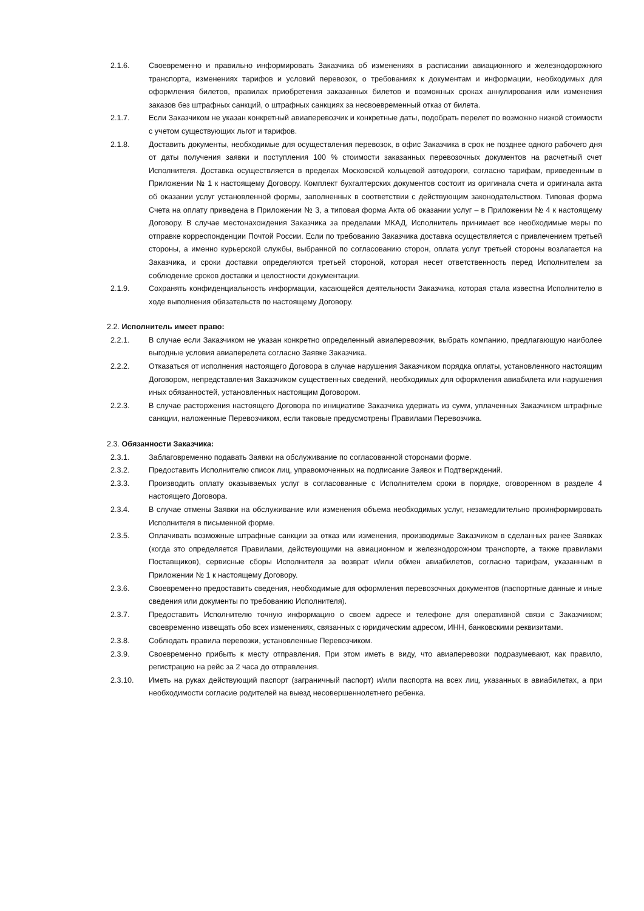2.1.6. Своевременно и правильно информировать Заказчика об изменениях в расписании авиационного и железнодорожного транспорта, изменениях тарифов и условий перевозок, о требованиях к документам и информации, необходимых для оформления билетов, правилах приобретения заказанных билетов и возможных сроках аннулирования или изменения заказов без штрафных санкций, о штрафных санкциях за несвоевременный отказ от билета.
2.1.7. Если Заказчиком не указан конкретный авиаперевозчик и конкретные даты, подобрать перелет по возможно низкой стоимости с учетом существующих льгот и тарифов.
2.1.8. Доставить документы, необходимые для осуществления перевозок, в офис Заказчика в срок не позднее одного рабочего дня от даты получения заявки и поступления 100 % стоимости заказанных перевозочных документов на расчетный счет Исполнителя. Доставка осуществляется в пределах Московской кольцевой автодороги, согласно тарифам, приведенным в Приложении № 1 к настоящему Договору. Комплект бухгалтерских документов состоит из оригинала счета и оригинала акта об оказании услуг установленной формы, заполненных в соответствии с действующим законодательством. Типовая форма Счета на оплату приведена в Приложении № 3, а типовая форма Акта об оказании услуг – в Приложении № 4 к настоящему Договору. В случае местонахождения Заказчика за пределами МКАД, Исполнитель принимает все необходимые меры по отправке корреспонденции Почтой России. Если по требованию Заказчика доставка осуществляется с привлечением третьей стороны, а именно курьерской службы, выбранной по согласованию сторон, оплата услуг третьей стороны возлагается на Заказчика, и сроки доставки определяются третьей стороной, которая несет ответственность перед Исполнителем за соблюдение сроков доставки и целостности документации.
2.1.9. Сохранять конфиденциальность информации, касающейся деятельности Заказчика, которая стала известна Исполнителю в ходе выполнения обязательств по настоящему Договору.
2.2. Исполнитель имеет право:
2.2.1. В случае если Заказчиком не указан конкретно определенный авиаперевозчик, выбрать компанию, предлагающую наиболее выгодные условия авиаперелета согласно Заявке Заказчика.
2.2.2. Отказаться от исполнения настоящего Договора в случае нарушения Заказчиком порядка оплаты, установленного настоящим Договором, непредставления Заказчиком существенных сведений, необходимых для оформления авиабилета или нарушения иных обязанностей, установленных настоящим Договором.
2.2.3. В случае расторжения настоящего Договора по инициативе Заказчика удержать из сумм, уплаченных Заказчиком штрафные санкции, наложенные Перевозчиком, если таковые предусмотрены Правилами Перевозчика.
2.3. Обязанности Заказчика:
2.3.1. Заблаговременно подавать Заявки на обслуживание по согласованной сторонами форме.
2.3.2. Предоставить Исполнителю список лиц, управомоченных на подписание Заявок и Подтверждений.
2.3.3. Производить оплату оказываемых услуг в согласованные с Исполнителем сроки в порядке, оговоренном в разделе 4 настоящего Договора.
2.3.4. В случае отмены Заявки на обслуживание или изменения объема необходимых услуг, незамедлительно проинформировать Исполнителя в письменной форме.
2.3.5. Оплачивать возможные штрафные санкции за отказ или изменения, производимые Заказчиком в сделанных ранее Заявках (когда это определяется Правилами, действующими на авиационном и железнодорожном транспорте, а также правилами Поставщиков), сервисные сборы Исполнителя за возврат и/или обмен авиабилетов, согласно тарифам, указанным в Приложении № 1 к настоящему Договору.
2.3.6. Своевременно предоставить сведения, необходимые для оформления перевозочных документов (паспортные данные и иные сведения или документы по требованию Исполнителя).
2.3.7. Предоставить Исполнителю точную информацию о своем адресе и телефоне для оперативной связи с Заказчиком; своевременно извещать обо всех изменениях, связанных с юридическим адресом, ИНН, банковскими реквизитами.
2.3.8. Соблюдать правила перевозки, установленные Перевозчиком.
2.3.9. Своевременно прибыть к месту отправления. При этом иметь в виду, что авиаперевозки подразумевают, как правило, регистрацию на рейс за 2 часа до отправления.
2.3.10. Иметь на руках действующий паспорт (заграничный паспорт) и/или паспорта на всех лиц, указанных в авиабилетах, а при необходимости согласие родителей на выезд несовершеннолетнего ребенка.